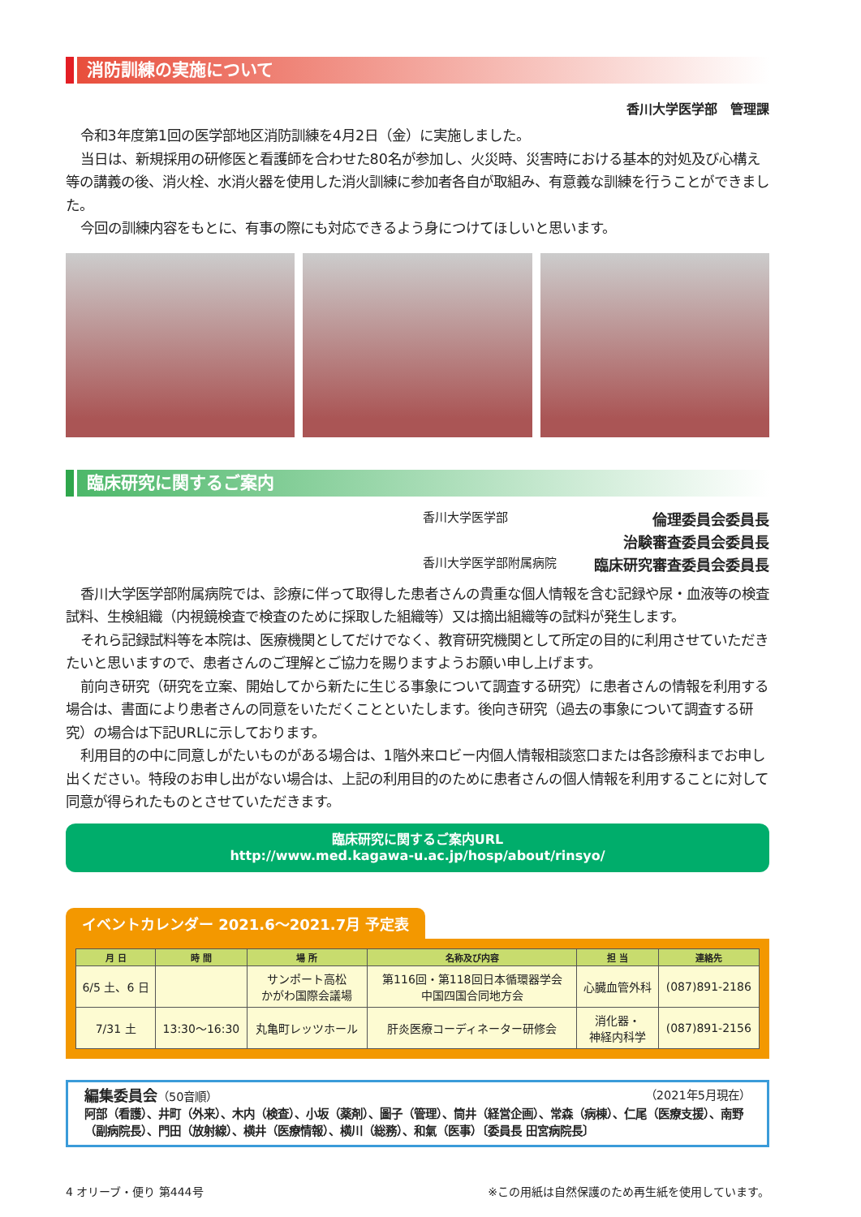消防訓練の実施について
香川大学医学部　管理課
令和3年度第1回の医学部地区消防訓練を4月2日（金）に実施しました。
当日は、新規採用の研修医と看護師を合わせた80名が参加し、火災時、災害時における基本的対処及び心構え等の講義の後、消火栓、水消火器を使用した消火訓練に参加者各自が取組み、有意義な訓練を行うことができました。
今回の訓練内容をもとに、有事の際にも対応できるよう身につけてほしいと思います。
臨床研究に関するご案内
香川大学医学部 倫理委員会委員長 治験審査委員会委員長 香川大学医学部附属病院 臨床研究審査委員会委員長
香川大学医学部附属病院では、診療に伴って取得した患者さんの貴重な個人情報を含む記録や尿・血液等の検査試料、生検組織（内視鏡検査で検査のために採取した組織等）又は摘出組織等の試料が発生します。
それら記録試料等を本院は、医療機関としてだけでなく、教育研究機関として所定の目的に利用させていただきたいと思いますので、患者さんのご理解とご協力を賜りますようお願い申し上げます。
前向き研究（研究を立案、開始してから新たに生じる事象について調査する研究）に患者さんの情報を利用する場合は、書面により患者さんの同意をいただくことといたします。後向き研究（過去の事象について調査する研究）の場合は下記URLに示しております。
利用目的の中に同意しがたいものがある場合は、1階外来ロビー内個人情報相談窓口または各診療科までお申し出ください。特段のお申し出がない場合は、上記の利用目的のために患者さんの個人情報を利用することに対して同意が得られたものとさせていただきます。
臨床研究に関するご案内URL
http://www.med.kagawa-u.ac.jp/hosp/about/rinsyo/
イベントカレンダー 2021.6～2021.7月 予定表
| 月 日 | 時 間 | 場 所 | 名称及び内容 | 担 当 | 連絡先 |
| --- | --- | --- | --- | --- | --- |
| 6/5 土、6 日 | | サンポート高松 かがわ国際会議場 | 第116回・第118回日本循環器学会 中国四国合同地方会 | 心臓血管外科 | (087)891-2186 |
| 7/31 土 | 13:30～16:30 | 丸亀町レッツホール | 肝炎医療コーディネーター研修会 | 消化器・ 神経内科学 | (087)891-2156 |
編集委員会（50音順） （2021年5月現在）
阿部（看護）、井町（外来）、木内（検査）、小坂（薬剤）、圖子（管理）、筒井（経営企画）、常森（病棟）、仁尾（医療支援）、南野（副病院長）、門田（放射線）、横井（医療情報）、横川（総務）、和氣（医事）〔委員長 田宮病院長〕
4 オリーブ・便り 第444号 ※この用紙は自然保護のため再生紙を使用しています。